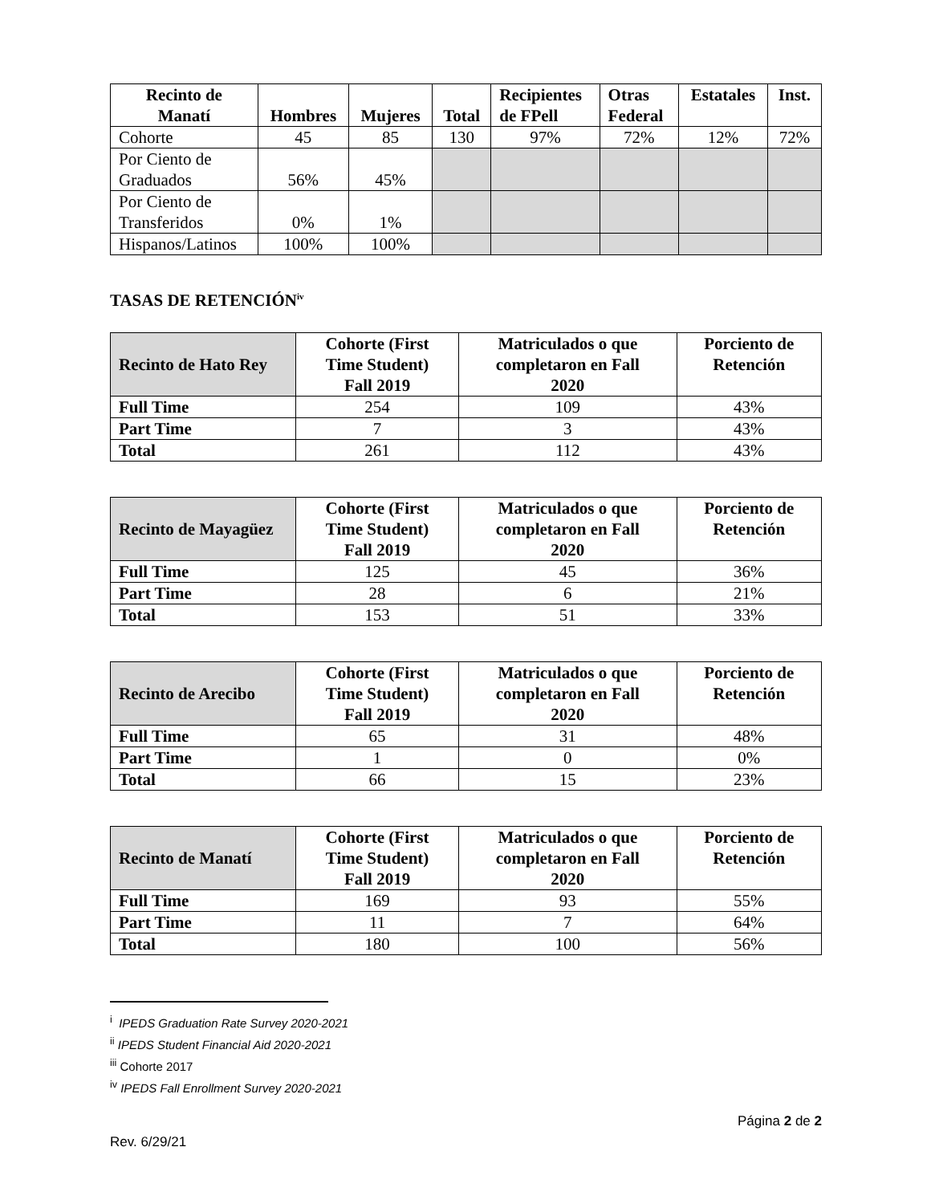| Recinto de Manatí | Hombres | Mujeres | Total | Recipientes de FPell | Otras Federal | Estatales | Inst. |
| --- | --- | --- | --- | --- | --- | --- | --- |
| Cohorte | 45 | 85 | 130 | 97% | 72% | 12% | 72% |
| Por Ciento de Graduados | 56% | 45% | | | | | |
| Por Ciento de Transferidos | 0% | 1% | | | | | |
| Hispanos/Latinos | 100% | 100% | | | | | |
TASAS DE RETENCIÓN<sup>iv</sup>
| Recinto de Hato Rey | Cohorte (First Time Student) Fall 2019 | Matriculados o que completaron en Fall 2020 | Porciento de Retención |
| --- | --- | --- | --- |
| Full Time | 254 | 109 | 43% |
| Part Time | 7 | 3 | 43% |
| Total | 261 | 112 | 43% |
| Recinto de Mayagüez | Cohorte (First Time Student) Fall 2019 | Matriculados o que completaron en Fall 2020 | Porciento de Retención |
| --- | --- | --- | --- |
| Full Time | 125 | 45 | 36% |
| Part Time | 28 | 6 | 21% |
| Total | 153 | 51 | 33% |
| Recinto de Arecibo | Cohorte (First Time Student) Fall 2019 | Matriculados o que completaron en Fall 2020 | Porciento de Retención |
| --- | --- | --- | --- |
| Full Time | 65 | 31 | 48% |
| Part Time | 1 | 0 | 0% |
| Total | 66 | 15 | 23% |
| Recinto de Manatí | Cohorte (First Time Student) Fall 2019 | Matriculados o que completaron en Fall 2020 | Porciento de Retención |
| --- | --- | --- | --- |
| Full Time | 169 | 93 | 55% |
| Part Time | 11 | 7 | 64% |
| Total | 180 | 100 | 56% |
<sup>i</sup> IPEDS Graduation Rate Survey 2020-2021
<sup>ii</sup> IPEDS Student Financial Aid 2020-2021
<sup>iii</sup> Cohorte 2017
<sup>iv</sup> IPEDS Fall Enrollment Survey 2020-2021
Página 2 de 2
Rev. 6/29/21